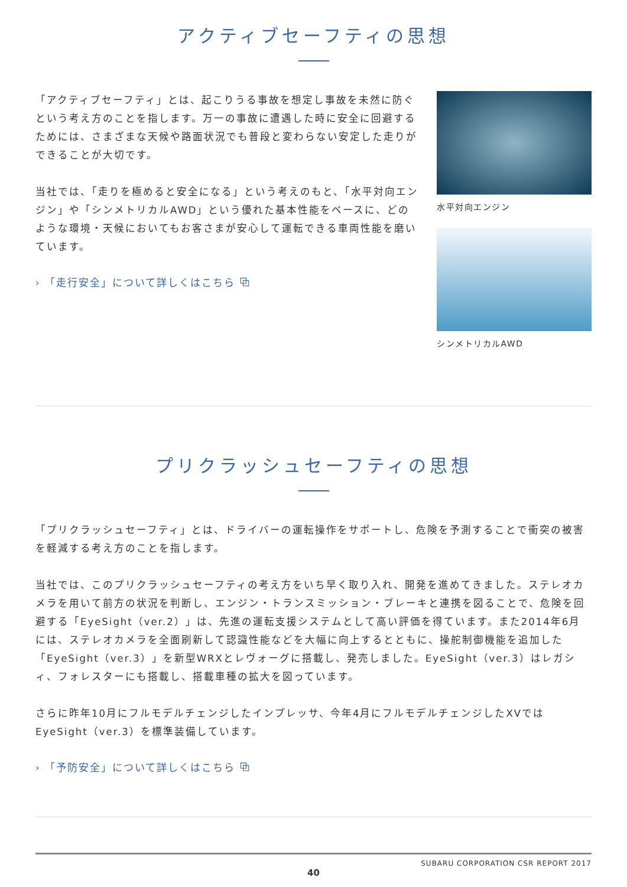アクティブセーフティの思想
「アクティブセーフティ」とは、起こりうる事故を想定し事故を未然に防ぐという考え方のことを指します。万一の事故に遭遇した時に安全に回避するためには、さまざまな天候や路面状況でも普段と変わらない安定した走りができることが大切です。
当社では、「走りを極めると安全になる」という考えのもと、「水平対向エンジン」や「シンメトリカルAWD」という優れた基本性能をベースに、どのような環境・天候においてもお客さまが安心して運転できる車両性能を磨いています。
› 「走行安全」について詳しくはこちら ⧉
水平対向エンジン
シンメトリカルAWD
プリクラッシュセーフティの思想
「プリクラッシュセーフティ」とは、ドライバーの運転操作をサポートし、危険を予測することで衝突の被害を軽減する考え方のことを指します。
当社では、このプリクラッシュセーフティの考え方をいち早く取り入れ、開発を進めてきました。ステレオカメラを用いて前方の状況を判断し、エンジン・トランスミッション・ブレーキと連携を図ることで、危険を回避する「EyeSight（ver.2）」は、先進の運転支援システムとして高い評価を得ています。また2014年6月には、ステレオカメラを全面刷新して認識性能などを大幅に向上するとともに、操舵制御機能を追加した「EyeSight（ver.3）」を新型WRXとレヴォーグに搭載し、発売しました。EyeSight（ver.3）はレガシィ、フォレスターにも搭載し、搭載車種の拡大を図っています。
さらに昨年10月にフルモデルチェンジしたインプレッサ、今年4月にフルモデルチェンジしたXVではEyeSight（ver.3）を標準装備しています。
› 「予防安全」について詳しくはこちら ⧉
SUBARU CORPORATION CSR REPORT 2017
40